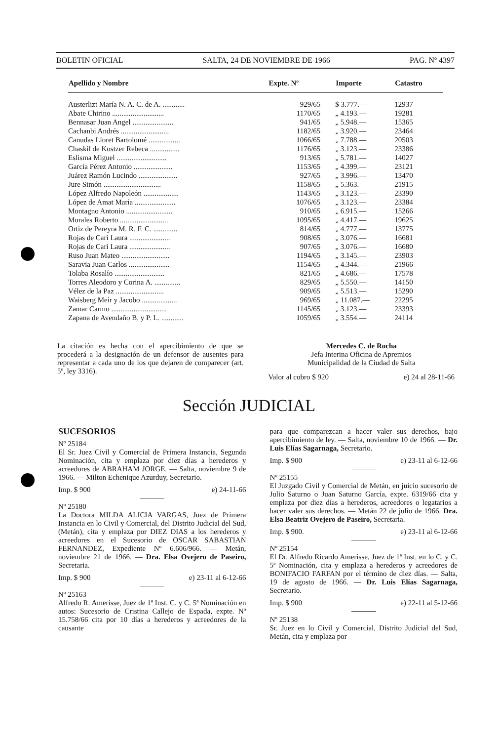BOLETIN OFICIAL SALTA, 24 DE NOVIEMBRE DE 1966 PAG. Nº 4397
| Apellido y Nombre | Expte. Nº | Importe | Catastro |
| --- | --- | --- | --- |
| Austerlizt María N. A. C. de A. ............ | 929/65 | $ 3.777.— | 12937 |
| Abate Chirino ............................ | 1170/65 | „ 4.193.— | 19281 |
| Bennasar Juan Angel ...................... | 941/65 | „ 5.948.— | 15365 |
| Cachanbi Andrés .......................... | 1182/65 | „ 3.920.— | 23464 |
| Canudas Lloret Bartolomé ................. | 1066/65 | „ 7.788.— | 20503 |
| Chaskil de Kostzer Rebeca ................ | 1176/65 | „ 3.123.— | 23386 |
| Eslisma Miguel ........................... | 913/65 | „ 5.781.— | 14027 |
| García Pérez Antonio ..................... | 1153/65 | „ 4.399.— | 23121 |
| Juárez Ramón Lucindo ..................... | 927/65 | „ 3.996.— | 13470 |
| Jure Simón ............................... | 1158/65 | „ 5.363.— | 21915 |
| López Alfredo Napoleón ................... | 1143/65 | „ 3.123.— | 23390 |
| López de Amat María ...................... | 1076/65 | „ 3.123.— | 23384 |
| Montagno Antonio ......................... | 910/65 | „ 6.915.— | 15266 |
| Morales Roberto .......................... | 1095/65 | „ 4.417.— | 19625 |
| Ortiz de Pereyra M. R. F. C. ............. | 814/65 | „ 4.777.— | 13775 |
| Rojas de Cari Laura ...................... | 908/65 | „ 3.076.— | 16681 |
| Rojas de Cari Laura ...................... | 907/65 | „ 3.076.— | 16680 |
| Ruso Juan Mateo .......................... | 1194/65 | „ 3.145.— | 23903 |
| Saravia Juan Carlos ...................... | 1154/65 | „ 4.344.— | 21966 |
| Tolaba Rosalío ........................... | 821/65 | „ 4.686.— | 17578 |
| Torres Aleodoro y Corina A. .............. | 829/65 | „ 5.550.— | 14150 |
| Vélez de la Paz .......................... | 909/65 | „ 5.513.— | 15290 |
| Waisberg Meir y Jacobo ................... | 969/65 | „ 11.087.— | 22295 |
| Zamar Carmo .............................. | 1145/65 | „ 3.123.— | 23393 |
| Zapana de Avendaño B. y P. L. ............ | 1059/65 | „ 3.554.— | 24114 |
La citación es hecha con el apercibimiento de que se procederá a la designación de un defensor de ausentes para representar a cada uno de los que dejaren de comparecer (art. 5º, ley 3316).
Mercedes C. de Rocha
Jefa Interina Oficina de Apremios
Municipalidad de la Ciudad de Salta
Valor al cobro $ 920 e) 24 al 28-11-66
Sección JUDICIAL
SUCESORIOS
Nº 25184
El Sr. Juez Civil y Comercial de Primera Instancia, Segunda Nominación, cita y emplaza por diez días a herederos y acreedores de ABRAHAM JORGE. — Salta, noviembre 9 de 1966. — Milton Echenique Azurduy, Secretario.
Imp. $ 900 e) 24-11-66
Nº 25180
La Doctora MILDA ALICIA VARGAS, Juez de Primera Instancia en lo Civil y Comercial, del Distrito Judicial del Sud, (Metán), cita y emplaza por DIEZ DIAS a los herederos y acreedores en el Sucesorio de OSCAR SABASTIAN FERNANDEZ, Expediente Nº 6.606/966. — Metán, noviembre 21 de 1966. — Dra. Elsa Ovejero de Paseiro, Secretaria.
Imp. $ 900 e) 23-11 al 6-12-66
Nº 25163
Alfredo R. Amerisse, Juez de 1ª Inst. C. y C. 5ª Nominación en autos: Sucesorio de Cristina Callejo de Espada, expte. Nº 15.758/66 cita por 10 días a herederos y acreedores de la causante
para que comparezcan a hacer valer sus derechos, bajo apercibimiento de ley. — Salta, noviembre 10 de 1966. — Dr. Luis Elías Sagarnaga, Secretario.
Imp. $ 900 e) 23-11 al 6-12-66
Nº 25155
El Juzgado Civil y Comercial de Metán, en juicio sucesorio de Julio Saturno o Juan Saturno García, expte. 6319/66 cita y emplaza por diez días a herederos, acreedores o legatarios a hacer valer sus derechos. — Metán 22 de julio de 1966. Dra. Elsa Beatriz Ovejero de Paseiro, Secretaria.
Imp. $ 900. e) 23-11 al 6-12-66
Nº 25154
El Dr. Alfredo Ricardo Amerisse, Juez de 1ª Inst. en lo C. y C. 5ª Nominación, cita y emplaza a herederos y acreedores de BONIFACIO FARFAN por el término de diez días. — Salta, 19 de agosto de 1966. — Dr. Luis Elías Sagarnaga, Secretario.
Imp. $ 900 e) 22-11 al 5-12-66
Nº 25138
Sr. Juez en lo Civil y Comercial, Distrito Judicial del Sud, Metán, cita y emplaza por